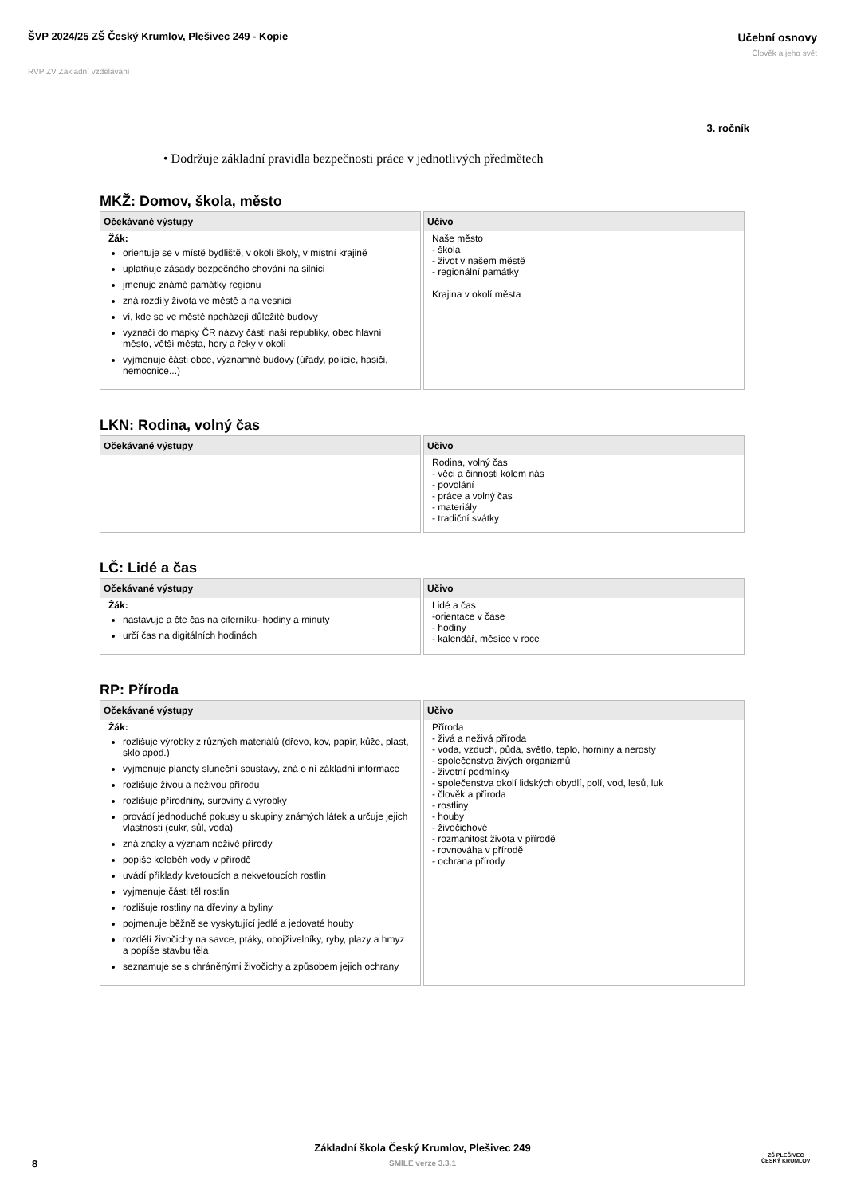ŠVP 2024/25 ZŠ Český Krumlov, Plešivec 249 - Kopie
Učební osnovy
Člověk a jeho svět
RVP ZV Základní vzdělávání
3. ročník
• Dodržuje základní pravidla bezpečnosti práce v jednotlivých předmětech
MKŽ: Domov, škola, město
| Očekávané výstupy | Učivo |
| --- | --- |
| Žák: orientuje se v místě bydliště, v okolí školy, v místní krajině uplatňuje zásady bezpečného chování na silnici jmenuje známé památky regionu zná rozdíly života ve městě a na vesnici ví, kde se ve městě nacházejí důležité budovy vyznačí do mapky ČR názvy částí naší republiky, obec hlavní město, větší města, hory a řeky v okolí vyjmenuje části obce, významné budovy (úřady, policie, hasiči, nemocnice...) | Naše město - škola - život v našem městě - regionální památky Krajina v okolí města |
LKN: Rodina, volný čas
| Očekávané výstupy | Učivo |
| --- | --- |
| | Rodina, volný čas - věci a činnosti kolem nás - povolání - práce a volný čas - materiály - tradiční svátky |
LČ: Lidé a čas
| Očekávané výstupy | Učivo |
| --- | --- |
| Žák: nastavuje a čte čas na ciferníku- hodiny a minuty určí čas na digitálních hodinách | Lidé a čas -orientace v čase - hodiny - kalendář, měsíce v roce |
RP: Příroda
| Očekávané výstupy | Učivo |
| --- | --- |
| Žák: rozlišuje výrobky z různých materiálů (dřevo, kov, papír, kůže, plast, sklo apod.) vyjmenuje planety sluneční soustavy, zná o ní základní informace rozlišuje živou a neživou přírodu rozlišuje přírodniny, suroviny a výrobky provádí jednoduché pokusy u skupiny známých látek a určuje jejich vlastnosti (cukr, sůl, voda) zná znaky a význam neživé přírody popíše koloběh vody v přírodě uvádí příklady kvetoucích a nekvetoucích rostlin vyjmenuje části těl rostlin rozlišuje rostliny na dřeviny a byliny pojmenuje běžně se vyskytující jedlé a jedovaté houby rozdělí živočichy na savce, ptáky, obojživelníky, ryby, plazy a hmyz a popíše stavbu těla seznamuje se s chráněnými živočichy a způsobem jejich ochrany | Příroda - živá a neživá příroda - voda, vzduch, půda, světlo, teplo, horniny a nerosty - společenstva živých organizmů - životní podmínky - společenstva okolí lidských obydlí, polí, vod, lesů, luk - člověk a příroda - rostliny - houby - živočichové - rozmanitost života v přírodě - rovnováha v přírodě - ochrana přírody |
8
Základní škola Český Krumlov, Plešivec 249
SMILE verze 3.3.1
ZŠ PLEŠIVEC
ČESKÝ KRUMLOV